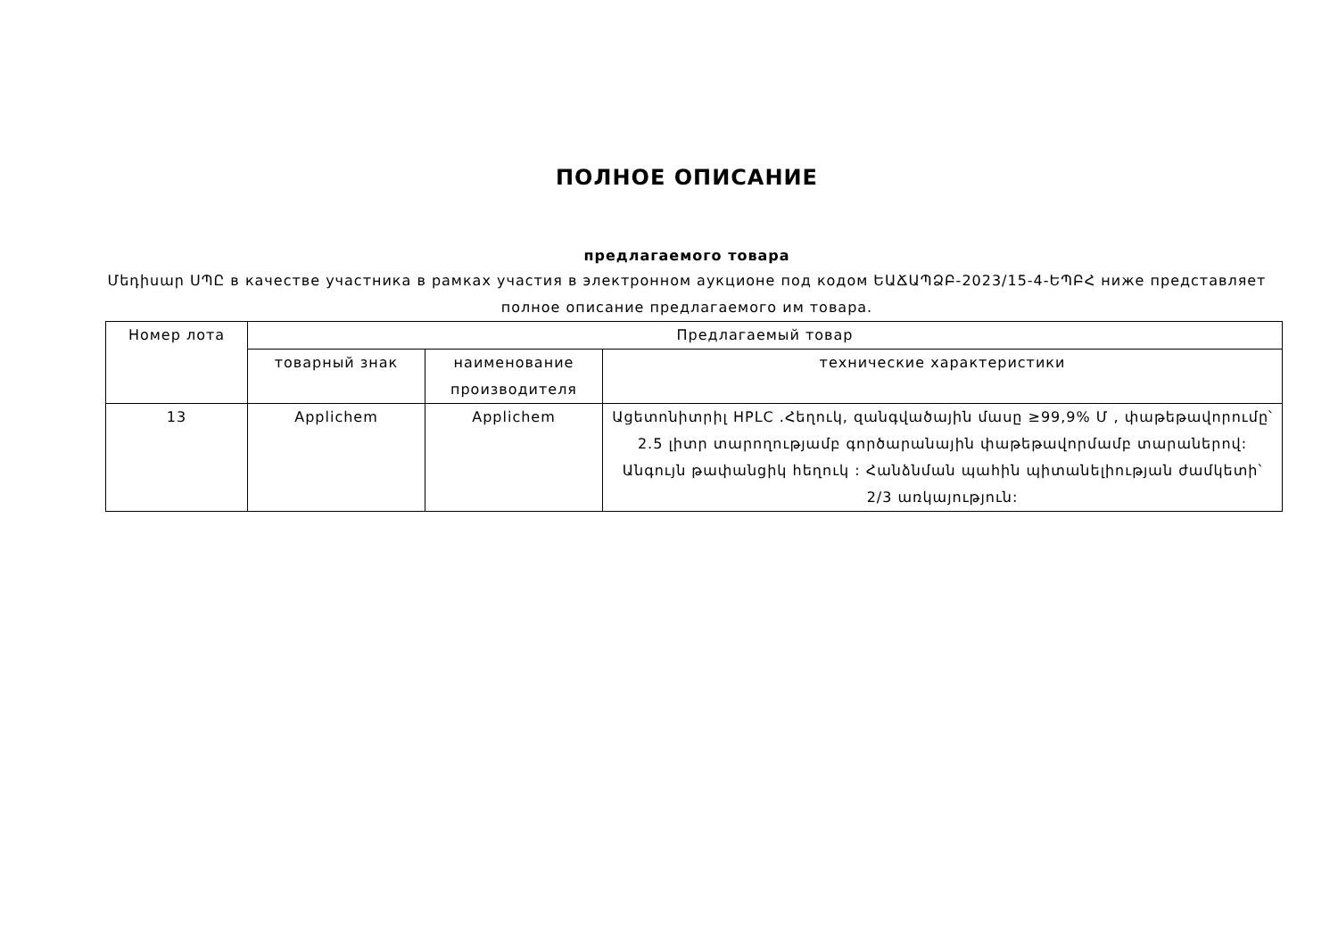ПОЛНОЕ ОПИСАНИЕ
предлагаемого товара
Մեդիսար ՍՊԸ в качестве участника в рамках участия в электронном аукционе под кодом ԵԱՃԱՊՁԲ-2023/15-4-ԵՊԲՀ ниже представляет полное описание предлагаемого им товара.
| Номер лота | Предлагаемый товар | | |
| --- | --- | --- | --- |
| | товарный знак | наименование производителя | технические характеристики |
| 13 | Applichem | Applichem | Ացետոնիտրիլ HPLC .Հեղուկ, զանգվածային մասը ≥99,9% Մ , փաթեթավորումը՝ 2.5 լիտր տարողությամբ գործարանային փաթեթավորմամբ տարաներով: Անգույն թափանցիկ հեղուկ : Հանձնման պահին պիտանելիության ժամկետի՝ 2/3 առկայություն: |